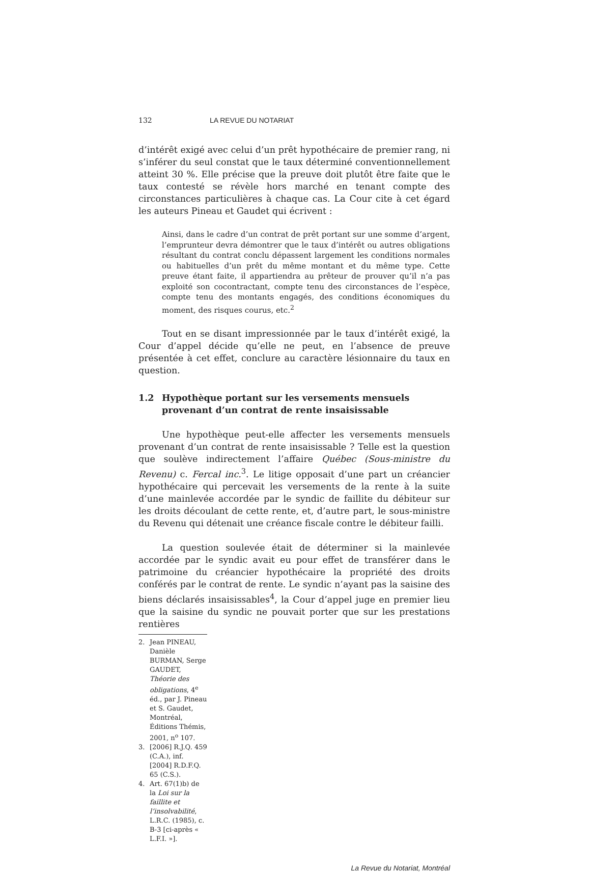132 LA REVUE DU NOTARIAT
d’intérêt exigé avec celui d’un prêt hypothécaire de premier rang, ni s’inférer du seul constat que le taux déterminé conventionnellement atteint 30 %. Elle précise que la preuve doit plutôt être faite que le taux contesté se révèle hors marché en tenant compte des circonstances particulières à chaque cas. La Cour cite à cet égard les auteurs Pineau et Gaudet qui écrivent :
Ainsi, dans le cadre d’un contrat de prêt portant sur une somme d’argent, l’emprunteur devra démontrer que le taux d’intérêt ou autres obligations résultant du contrat conclu dépassent largement les conditions normales ou habituelles d’un prêt du même montant et du même type. Cette preuve étant faite, il appartiendra au prêteur de prouver qu’il n’a pas exploité son cocontractant, compte tenu des circonstances de l’espèce, compte tenu des montants engagés, des conditions économiques du moment, des risques courus, etc.<sup>2</sup>
Tout en se disant impressionnée par le taux d’intérêt exigé, la Cour d’appel décide qu’elle ne peut, en l’absence de preuve présentée à cet effet, conclure au caractère lésionnaire du taux en question.
1.2 Hypothèque portant sur les versements mensuels provenant d’un contrat de rente insaisissable
Une hypothèque peut-elle affecter les versements mensuels provenant d’un contrat de rente insaisissable ? Telle est la question que soulève indirectement l’affaire Québec (Sous-ministre du Revenu) c. Fercal inc.<sup>3</sup>. Le litige opposait d’une part un créancier hypothécaire qui percevait les versements de la rente à la suite d’une mainlevée accordée par le syndic de faillite du débiteur sur les droits découlant de cette rente, et, d’autre part, le sous-ministre du Revenu qui détenait une créance fiscale contre le débiteur failli.
La question soulevée était de déterminer si la mainlevée accordée par le syndic avait eu pour effet de transférer dans le patrimoine du créancier hypothécaire la propriété des droits conférés par le contrat de rente. Le syndic n’ayant pas la saisine des biens déclarés insaisissables<sup>4</sup>, la Cour d’appel juge en premier lieu que la saisine du syndic ne pouvait porter que sur les prestations rentières
2. Jean PINEAU, Danièle BURMAN, Serge GAUDET, Théorie des obligations, 4<sup>e</sup> éd., par J. Pineau et S. Gaudet, Montréal, Éditions Thémis, 2001, n<sup>o</sup> 107.
3. [2006] R.J.Q. 459 (C.A.), inf. [2004] R.D.F.Q. 65 (C.S.).
4. Art. 67(1)b) de la Loi sur la faillite et l’insolvabilité, L.R.C. (1985), c. B-3 [ci-après « L.F.I. »].
La Revue du Notariat, Montréal